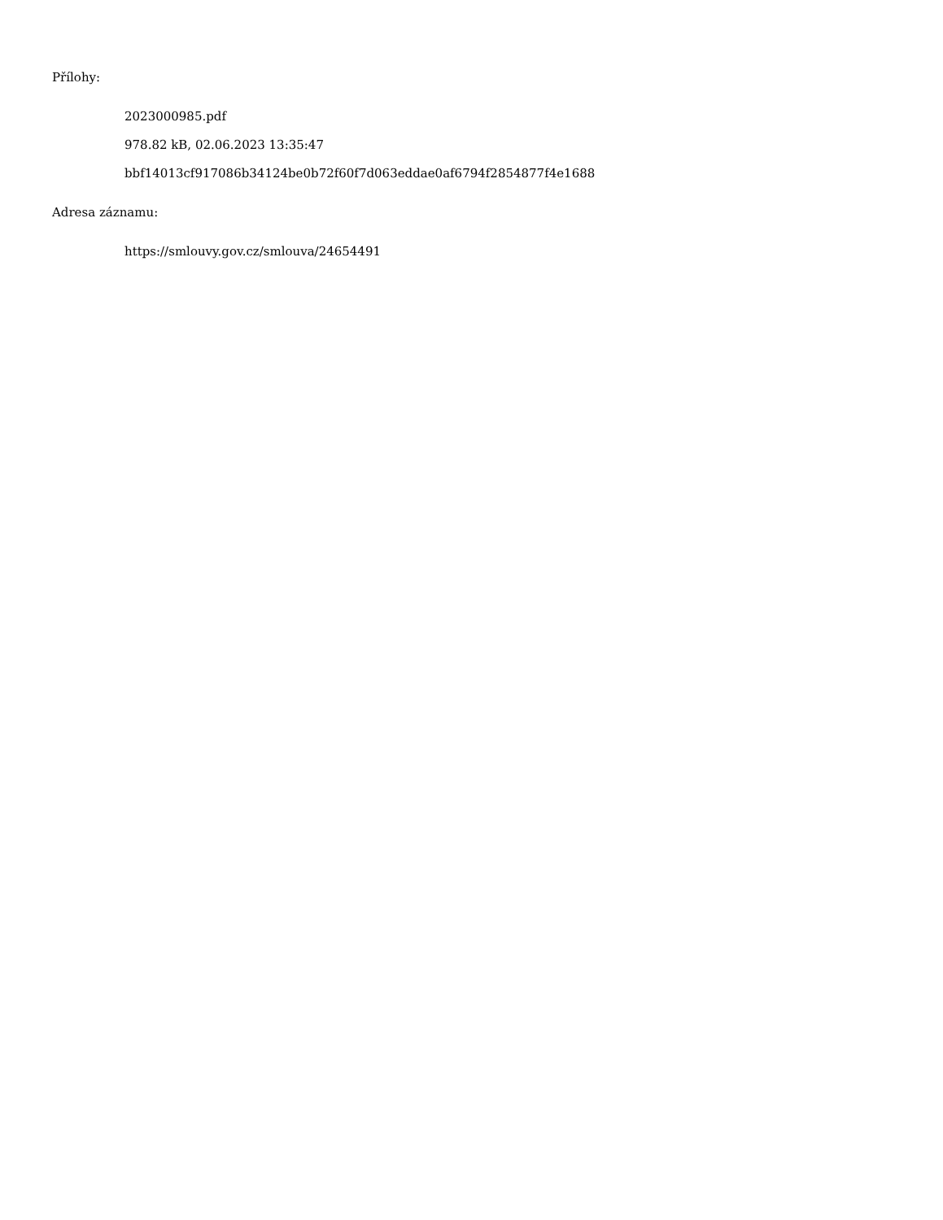Přílohy:
2023000985.pdf
978.82 kB, 02.06.2023 13:35:47
bbf14013cf917086b34124be0b72f60f7d063eddae0af6794f2854877f4e1688
Adresa záznamu:
https://smlouvy.gov.cz/smlouva/24654491